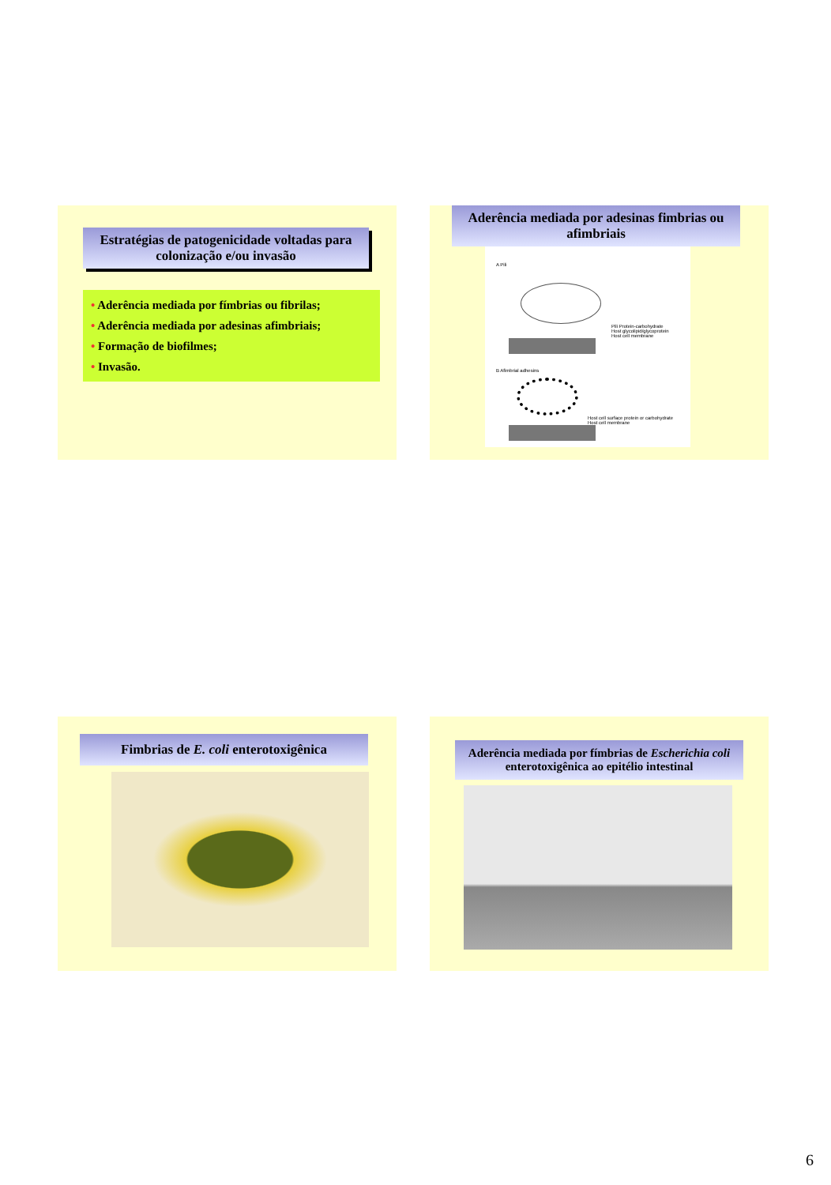Estratégias de patogenicidade voltadas para colonização e/ou invasão
• Aderência mediada por fímbrias ou fibrilas;
• Aderência mediada por adesinas afimbriais;
• Formação de biofilmes;
• Invasão.
Aderência mediada por adesinas fimbrias ou afimbriais
A Pili
Pili Protein-carbohydrate
Host glycolipid/glycoprotein
Host cell membrane
B Afimbrial adhesins
Host cell surface protein or carbohydrate
Host cell membrane
Fimbrias de E. coli enterotoxigênica
Aderência mediada por fímbrias de Escherichia coli enterotoxigênica ao epitélio intestinal
6